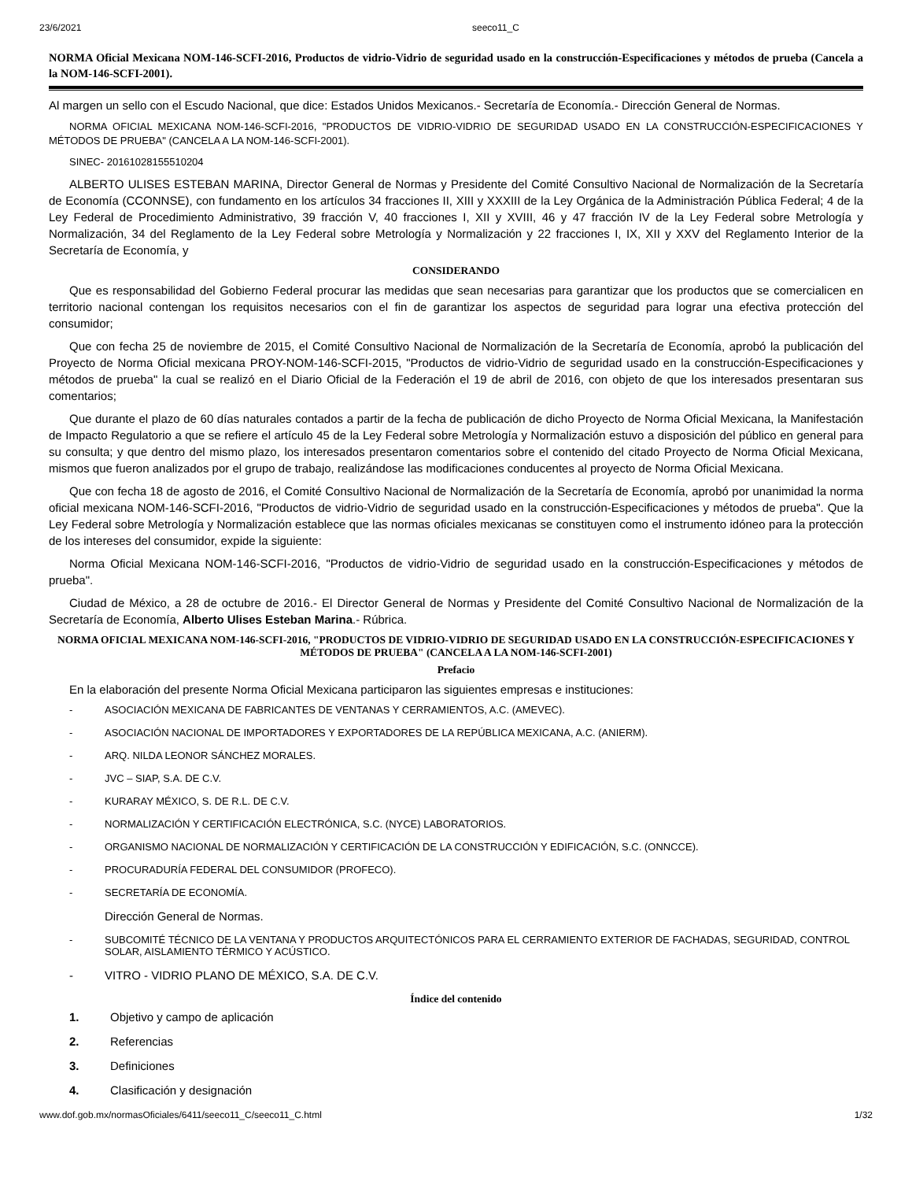23/6/2021 seeco11_C
NORMA Oficial Mexicana NOM-146-SCFI-2016, Productos de vidrio-Vidrio de seguridad usado en la construcción-Especificaciones y métodos de prueba (Cancela a la NOM-146-SCFI-2001).
Al margen un sello con el Escudo Nacional, que dice: Estados Unidos Mexicanos.- Secretaría de Economía.- Dirección General de Normas.
NORMA OFICIAL MEXICANA NOM-146-SCFI-2016, "PRODUCTOS DE VIDRIO-VIDRIO DE SEGURIDAD USADO EN LA CONSTRUCCIÓN-ESPECIFICACIONES Y MÉTODOS DE PRUEBA" (CANCELA A LA NOM-146-SCFI-2001).
SINEC- 20161028155510204
ALBERTO ULISES ESTEBAN MARINA, Director General de Normas y Presidente del Comité Consultivo Nacional de Normalización de la Secretaría de Economía (CCONNSE), con fundamento en los artículos 34 fracciones II, XIII y XXXIII de la Ley Orgánica de la Administración Pública Federal; 4 de la Ley Federal de Procedimiento Administrativo, 39 fracción V, 40 fracciones I, XII y XVIII, 46 y 47 fracción IV de la Ley Federal sobre Metrología y Normalización, 34 del Reglamento de la Ley Federal sobre Metrología y Normalización y 22 fracciones I, IX, XII y XXV del Reglamento Interior de la Secretaría de Economía, y
CONSIDERANDO
Que es responsabilidad del Gobierno Federal procurar las medidas que sean necesarias para garantizar que los productos que se comercialicen en territorio nacional contengan los requisitos necesarios con el fin de garantizar los aspectos de seguridad para lograr una efectiva protección del consumidor;
Que con fecha 25 de noviembre de 2015, el Comité Consultivo Nacional de Normalización de la Secretaría de Economía, aprobó la publicación del Proyecto de Norma Oficial mexicana PROY-NOM-146-SCFI-2015, "Productos de vidrio-Vidrio de seguridad usado en la construcción-Especificaciones y métodos de prueba" la cual se realizó en el Diario Oficial de la Federación el 19 de abril de 2016, con objeto de que los interesados presentaran sus comentarios;
Que durante el plazo de 60 días naturales contados a partir de la fecha de publicación de dicho Proyecto de Norma Oficial Mexicana, la Manifestación de Impacto Regulatorio a que se refiere el artículo 45 de la Ley Federal sobre Metrología y Normalización estuvo a disposición del público en general para su consulta; y que dentro del mismo plazo, los interesados presentaron comentarios sobre el contenido del citado Proyecto de Norma Oficial Mexicana, mismos que fueron analizados por el grupo de trabajo, realizándose las modificaciones conducentes al proyecto de Norma Oficial Mexicana.
Que con fecha 18 de agosto de 2016, el Comité Consultivo Nacional de Normalización de la Secretaría de Economía, aprobó por unanimidad la norma oficial mexicana NOM-146-SCFI-2016, "Productos de vidrio-Vidrio de seguridad usado en la construcción-Especificaciones y métodos de prueba". Que la Ley Federal sobre Metrología y Normalización establece que las normas oficiales mexicanas se constituyen como el instrumento idóneo para la protección de los intereses del consumidor, expide la siguiente:
Norma Oficial Mexicana NOM-146-SCFI-2016, "Productos de vidrio-Vidrio de seguridad usado en la construcción-Especificaciones y métodos de prueba".
Ciudad de México, a 28 de octubre de 2016.- El Director General de Normas y Presidente del Comité Consultivo Nacional de Normalización de la Secretaría de Economía, Alberto Ulises Esteban Marina.- Rúbrica.
NORMA OFICIAL MEXICANA NOM-146-SCFI-2016, "PRODUCTOS DE VIDRIO-VIDRIO DE SEGURIDAD USADO EN LA CONSTRUCCIÓN-ESPECIFICACIONES Y MÉTODOS DE PRUEBA" (CANCELA A LA NOM-146-SCFI-2001)
Prefacio
En la elaboración del presente Norma Oficial Mexicana participaron las siguientes empresas e instituciones:
- ASOCIACIÓN MEXICANA DE FABRICANTES DE VENTANAS Y CERRAMIENTOS, A.C. (AMEVEC).
- ASOCIACIÓN NACIONAL DE IMPORTADORES Y EXPORTADORES DE LA REPÚBLICA MEXICANA, A.C. (ANIERM).
- ARQ. NILDA LEONOR SÁNCHEZ MORALES.
- JVC – SIAP, S.A. DE C.V.
- KURARAY MÉXICO, S. DE R.L. DE C.V.
- NORMALIZACIÓN Y CERTIFICACIÓN ELECTRÓNICA, S.C. (NYCE) LABORATORIOS.
- ORGANISMO NACIONAL DE NORMALIZACIÓN Y CERTIFICACIÓN DE LA CONSTRUCCIÓN Y EDIFICACIÓN, S.C. (ONNCCE).
- PROCURADURÍA FEDERAL DEL CONSUMIDOR (PROFECO).
- SECRETARÍA DE ECONOMÍA.
Dirección General de Normas.
- SUBCOMITÉ TÉCNICO DE LA VENTANA Y PRODUCTOS ARQUITECTÓNICOS PARA EL CERRAMIENTO EXTERIOR DE FACHADAS, SEGURIDAD, CONTROL SOLAR, AISLAMIENTO TÉRMICO Y ACÚSTICO.
- VITRO - VIDRIO PLANO DE MÉXICO, S.A. DE C.V.
Índice del contenido
1. Objetivo y campo de aplicación
2. Referencias
3. Definiciones
4. Clasificación y designación
www.dof.gob.mx/normasOficiales/6411/seeco11_C/seeco11_C.html 1/32